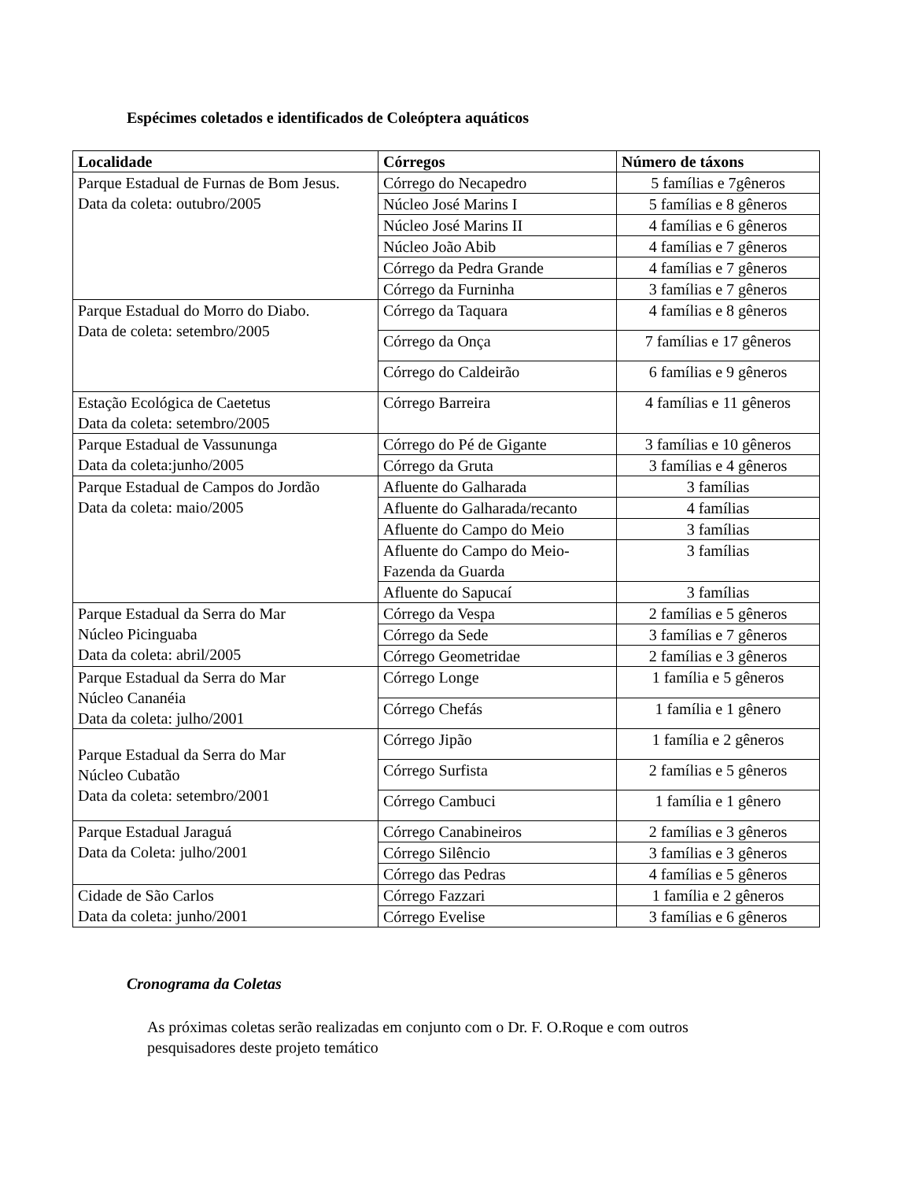Espécimes coletados e identificados de Coleóptera aquáticos
| Localidade | Córregos | Número de táxons |
| --- | --- | --- |
| Parque Estadual de Furnas de Bom Jesus. Data da coleta: outubro/2005 | Córrego do Necapedro | 5 famílias e 7gêneros |
| | Núcleo José Marins I | 5 famílias e 8 gêneros |
| | Núcleo José Marins II | 4 famílias e 6 gêneros |
| | Núcleo João Abib | 4 famílias e 7 gêneros |
| | Córrego da Pedra Grande | 4 famílias e 7 gêneros |
| | Córrego da Furninha | 3 famílias e 7 gêneros |
| Parque Estadual do Morro do Diabo. Data de coleta: setembro/2005 | Córrego da Taquara | 4 famílias e 8 gêneros |
| | Córrego da Onça | 7 famílias e 17 gêneros |
| | Córrego do Caldeirão | 6 famílias e 9 gêneros |
| Estação Ecológica de Caetetus Data da coleta: setembro/2005 | Córrego Barreira | 4 famílias e 11 gêneros |
| Parque Estadual de Vassununga Data da coleta:junho/2005 | Córrego do Pé de Gigante | 3 famílias e 10 gêneros |
| | Córrego da Gruta | 3 famílias e 4 gêneros |
| Parque Estadual de Campos do Jordão Data da coleta: maio/2005 | Afluente do Galharada | 3 famílias |
| | Afluente do Galharada/recanto | 4 famílias |
| | Afluente do Campo do Meio | 3 famílias |
| | Afluente do Campo do Meio- Fazenda da Guarda | 3 famílias |
| | Afluente do Sapucaí | 3 famílias |
| Parque Estadual da Serra do Mar Núcleo Picinguaba Data da coleta: abril/2005 | Córrego da Vespa | 2 famílias e 5 gêneros |
| | Córrego da Sede | 3 famílias e 7 gêneros |
| | Córrego Geometridae | 2 famílias e 3 gêneros |
| Parque Estadual da Serra do Mar Núcleo Cananéia Data da coleta: julho/2001 | Córrego Longe | 1 família e 5 gêneros |
| | Córrego Chefás | 1 família e 1 gênero |
| Parque Estadual da Serra do Mar Núcleo Cubatão Data da coleta: setembro/2001 | Córrego Jipão | 1 família e 2 gêneros |
| | Córrego Surfista | 2 famílias e 5 gêneros |
| | Córrego Cambuci | 1 família e 1 gênero |
| Parque Estadual Jaraguá Data da Coleta: julho/2001 | Córrego Canabineiros | 2 famílias e 3 gêneros |
| | Córrego Silêncio | 3 famílias e 3 gêneros |
| | Córrego das Pedras | 4 famílias e 5 gêneros |
| Cidade de São Carlos Data da coleta: junho/2001 | Córrego Fazzari | 1 família e 2 gêneros |
| | Córrego Evelise | 3 famílias e 6 gêneros |
Cronograma da Coletas
As próximas coletas serão realizadas em conjunto com o Dr. F. O.Roque e com outros pesquisadores deste projeto temático